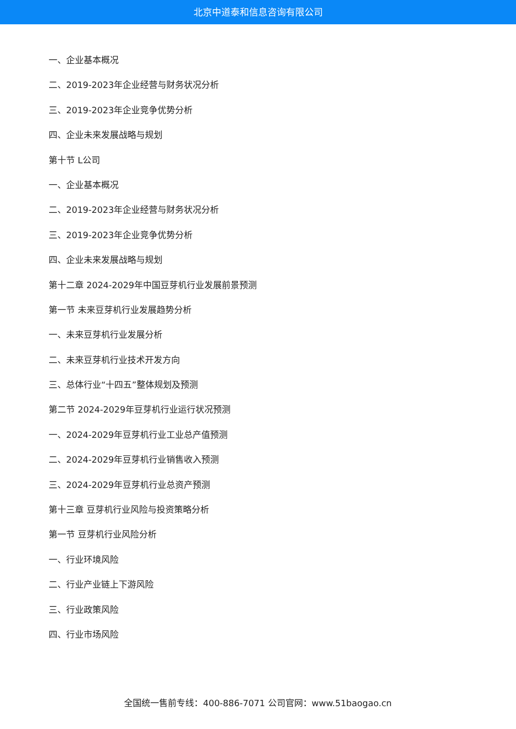北京中道泰和信息咨询有限公司
一、企业基本概况
二、2019-2023年企业经营与财务状况分析
三、2019-2023年企业竞争优势分析
四、企业未来发展战略与规划
第十节 L公司
一、企业基本概况
二、2019-2023年企业经营与财务状况分析
三、2019-2023年企业竞争优势分析
四、企业未来发展战略与规划
第十二章 2024-2029年中国豆芽机行业发展前景预测
第一节 未来豆芽机行业发展趋势分析
一、未来豆芽机行业发展分析
二、未来豆芽机行业技术开发方向
三、总体行业“十四五”整体规划及预测
第二节 2024-2029年豆芽机行业运行状况预测
一、2024-2029年豆芽机行业工业总产值预测
二、2024-2029年豆芽机行业销售收入预测
三、2024-2029年豆芽机行业总资产预测
第十三章 豆芽机行业风险与投资策略分析
第一节 豆芽机行业风险分析
一、行业环境风险
二、行业产业链上下游风险
三、行业政策风险
四、行业市场风险
全国统一售前专线：400-886-7071 公司官网：www.51baogao.cn